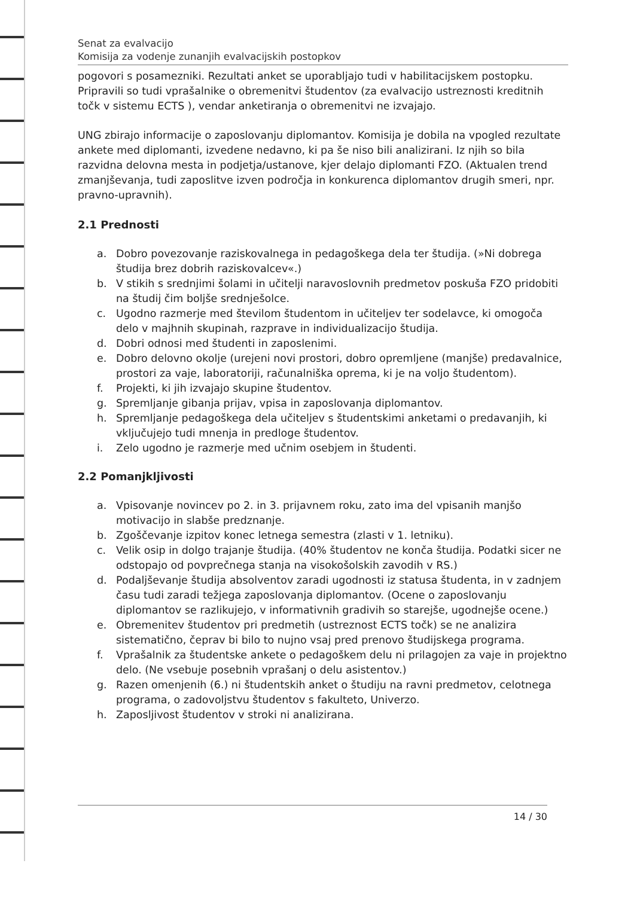Senat za evalvacijo
Komisija za vodenje zunanjih evalvacijskih postopkov
pogovori s posamezniki. Rezultati anket se uporabljajo tudi v habilitacijskem postopku.
Pripravili so tudi vprašalnike o obremenitvi študentov (za evalvacijo ustreznosti kreditnih točk v sistemu ECTS ), vendar anketiranja o obremenitvi ne izvajajo.
UNG zbirajo informacije o zaposlovanju diplomantov. Komisija je dobila na vpogled rezultate ankete med diplomanti, izvedene nedavno, ki pa še niso bili analizirani. Iz njih so bila razvidna delovna mesta in podjetja/ustanove, kjer delajo diplomanti FZO. (Aktualen trend zmanjševanja, tudi zaposlitve izven področja in konkurenca diplomantov drugih smeri, npr. pravno-upravnih).
2.1 Prednosti
a. Dobro povezovanje raziskovalnega in pedagoškega dela ter študija. (»Ni dobrega študija brez dobrih raziskovalcev«.)
b. V stikih s srednjimi šolami in učitelji naravoslovnih predmetov poskuša FZO pridobiti na študij čim boljše srednješolce.
c. Ugodno razmerje med številom študentom in učiteljev ter sodelavce, ki omogoča delo v majhnih skupinah, razprave in individualizacijo študija.
d. Dobri odnosi med študenti in zaposlenimi.
e. Dobro delovno okolje (urejeni novi prostori, dobro opremljene (manjše) predavalnice, prostori za vaje, laboratoriji, računalniška oprema, ki je na voljo študentom).
f. Projekti, ki jih izvajajo skupine študentov.
g. Spremljanje gibanja prijav, vpisa in zaposlovanja diplomantov.
h. Spremljanje pedagoškega dela učiteljev s študentskimi anketami o predavanjih, ki vključujejo tudi mnenja in predloge študentov.
i. Zelo ugodno je razmerje med učnim osebjem in študenti.
2.2 Pomanjkljivosti
a. Vpisovanje novincev po 2. in 3. prijavnem roku, zato ima del vpisanih manjšo motivacijo in slabše predznanje.
b. Zgoščevanje izpitov konec letnega semestra (zlasti v 1. letniku).
c. Velik osip in dolgo trajanje študija. (40% študentov ne konča študija. Podatki sicer ne odstopajo od povprečnega stanja na visokošolskih zavodih v RS.)
d. Podaljševanje študija absolventov zaradi ugodnosti iz statusa študenta, in v zadnjem času tudi zaradi težjega zaposlovanja diplomantov. (Ocene o zaposlovanju diplomantov se razlikujejo, v informativnih gradivih so starejše, ugodnejše ocene.)
e. Obremenitev študentov pri predmetih (ustreznost ECTS točk) se ne analizira sistematično, čeprav bi bilo to nujno vsaj pred prenovo študijskega programa.
f. Vprašalnik za študentske ankete o pedagoškem delu ni prilagojen za vaje in projektno delo. (Ne vsebuje posebnih vprašanj o delu asistentov.)
g. Razen omenjenih (6.) ni študentskih anket o študiju na ravni predmetov, celotnega programa, o zadovoljstvu študentov s fakulteto, Univerzo.
h. Zaposljivost študentov v stroki ni analizirana.
14 / 30